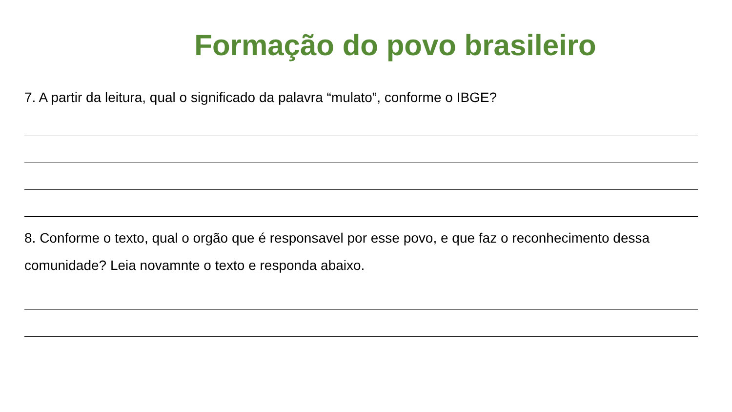Formação do povo brasileiro
7. A partir da leitura, qual o significado da palavra “mulato”, conforme o IBGE?
8. Conforme o texto, qual o orgão que é responsavel por esse povo, e que faz o reconhecimento dessa comunidade? Leia novamnte o texto e responda abaixo.